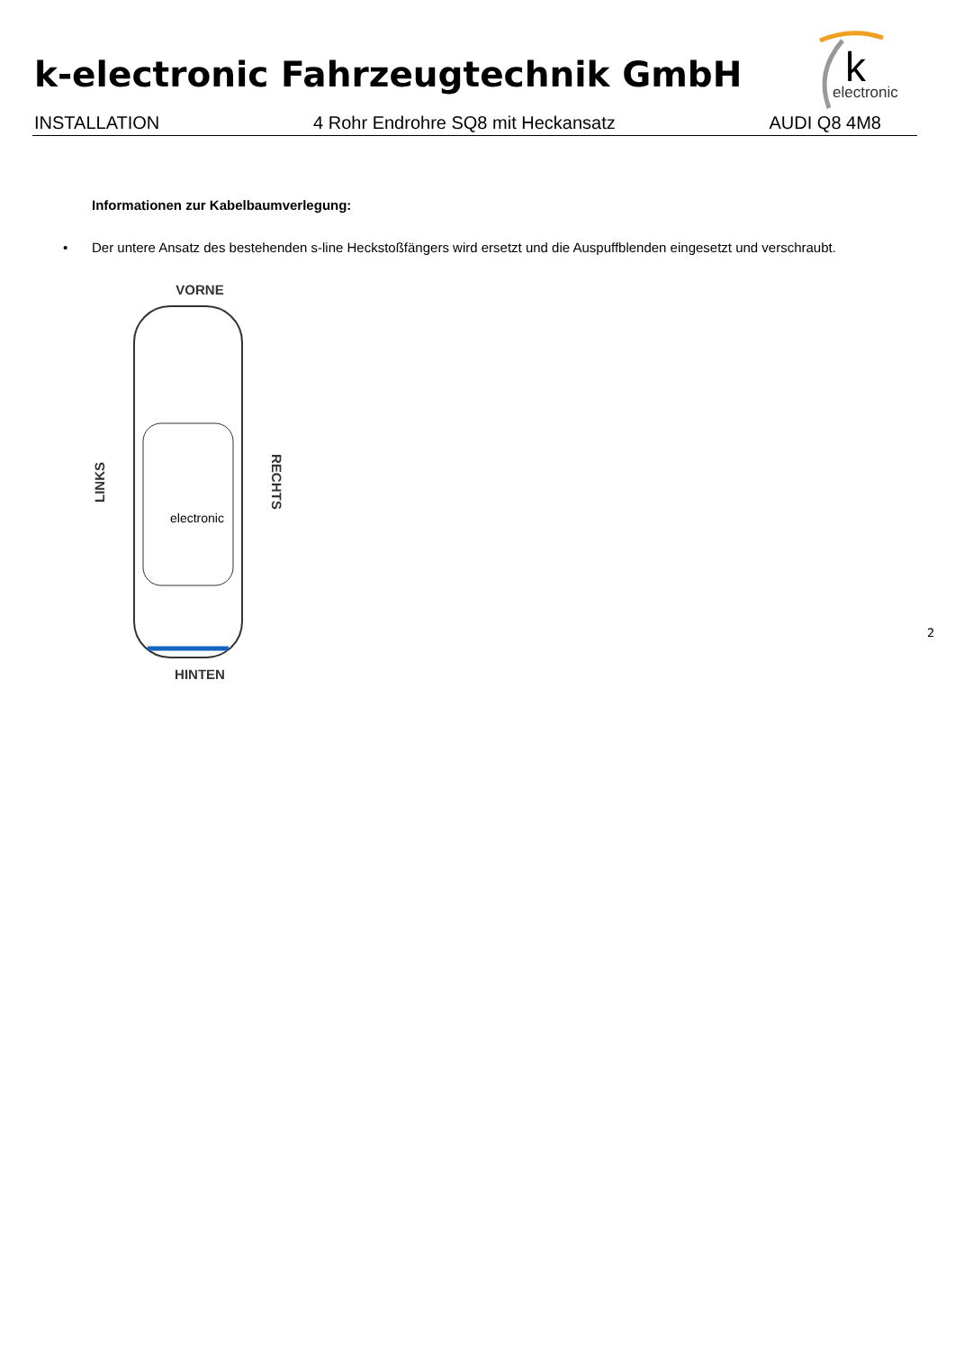k-electronic Fahrzeugtechnik GmbH
k
electronic
INSTALLATION 4 Rohr Endrohre SQ8 mit Heckansatz AUDI Q8 4M8
Informationen zur Kabelbaumverlegung:
• Der untere Ansatz des bestehenden s-line Heckstoßfängers wird ersetzt und die Auspuffblenden eingesetzt und verschraubt.
VORNE
LINKS
electronic
RECHTS
HINTEN
2